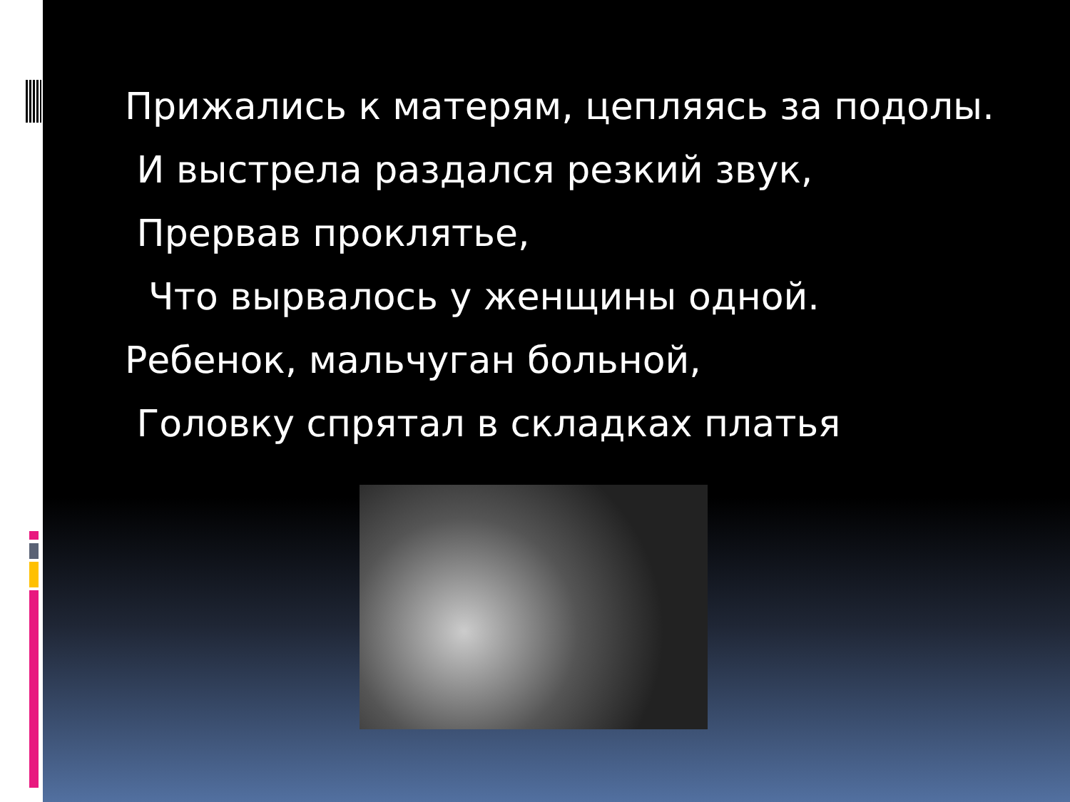Прижались к матерям, цепляясь за подолы.
И выстрела раздался резкий звук,
Прервав проклятье,
Что вырвалось у женщины одной.
Ребенок, мальчуган больной,
Головку спрятал в складках платья